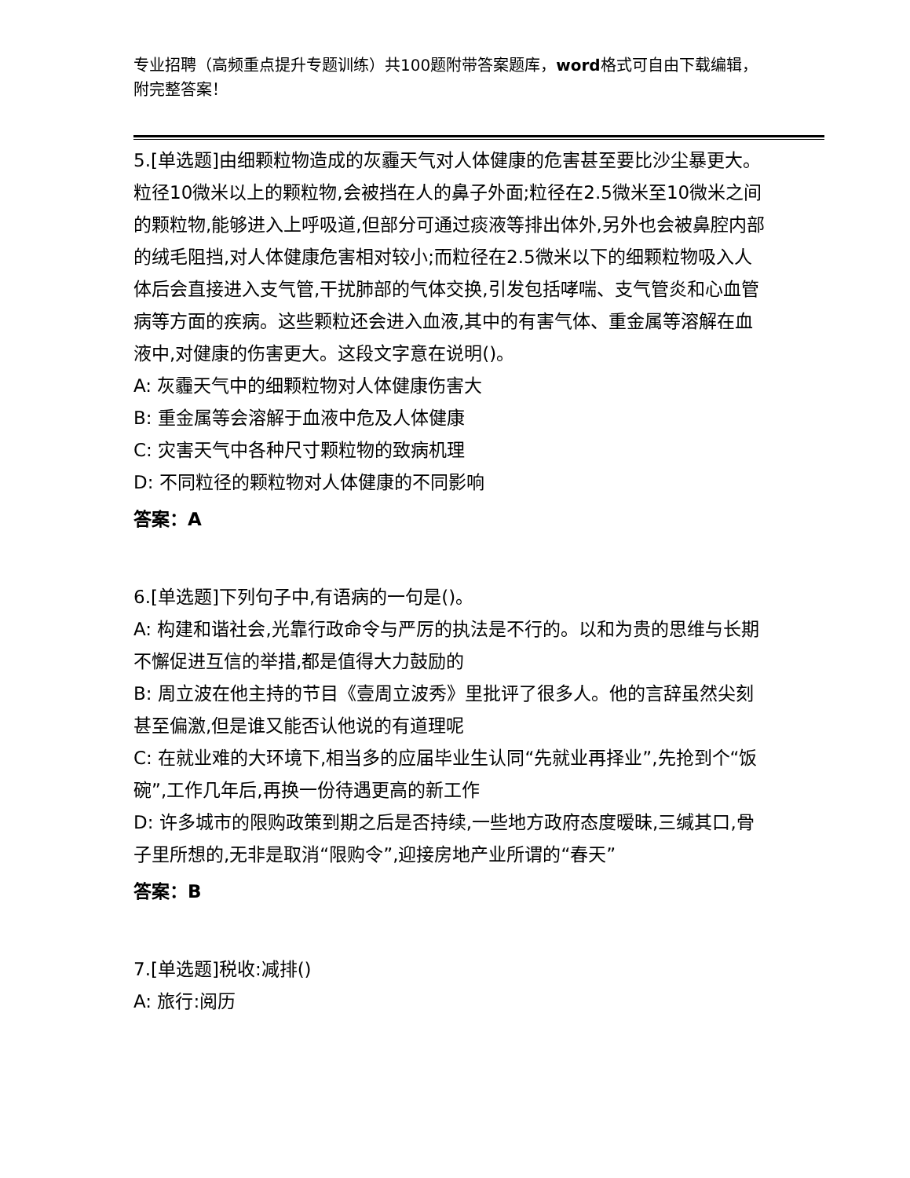专业招聘（高频重点提升专题训练）共100题附带答案题库，word格式可自由下载编辑，附完整答案！
5.[单选题]由细颗粒物造成的灰霾天气对人体健康的危害甚至要比沙尘暴更大。粒径10微米以上的颗粒物,会被挡在人的鼻子外面;粒径在2.5微米至10微米之间的颗粒物,能够进入上呼吸道,但部分可通过痰液等排出体外,另外也会被鼻腔内部的绒毛阻挡,对人体健康危害相对较小;而粒径在2.5微米以下的细颗粒物吸入人体后会直接进入支气管,干扰肺部的气体交换,引发包括哮喘、支气管炎和心血管病等方面的疾病。这些颗粒还会进入血液,其中的有害气体、重金属等溶解在血液中,对健康的伤害更大。这段文字意在说明()。
A: 灰霾天气中的细颗粒物对人体健康伤害大
B: 重金属等会溶解于血液中危及人体健康
C: 灾害天气中各种尺寸颗粒物的致病机理
D: 不同粒径的颗粒物对人体健康的不同影响
答案：A
6.[单选题]下列句子中,有语病的一句是()。
A: 构建和谐社会,光靠行政命令与严厉的执法是不行的。以和为贵的思维与长期不懈促进互信的举措,都是值得大力鼓励的
B: 周立波在他主持的节目《壹周立波秀》里批评了很多人。他的言辞虽然尖刻甚至偏激,但是谁又能否认他说的有道理呢
C: 在就业难的大环境下,相当多的应届毕业生认同“先就业再择业”,先抢到个“饭碗”,工作几年后,再换一份待遇更高的新工作
D: 许多城市的限购政策到期之后是否持续,一些地方政府态度暧昧,三缄其口,骨子里所想的,无非是取消“限购令”,迎接房地产业所谓的“春天”
答案：B
7.[单选题]税收:减排()
A: 旅行:阅历